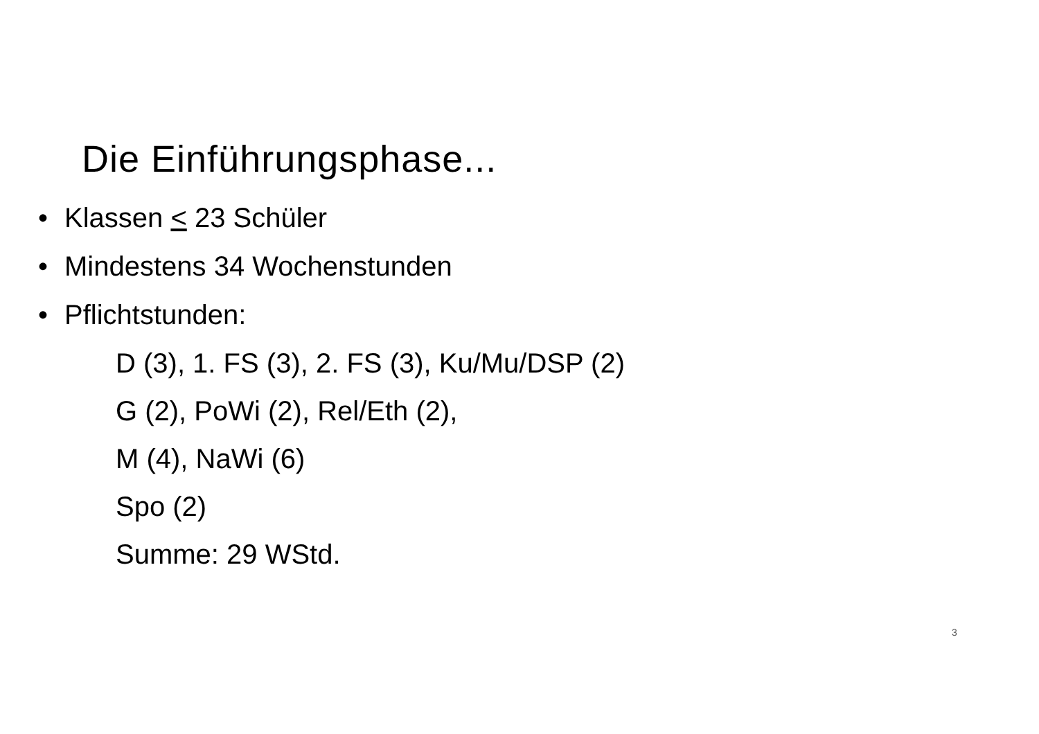Die Einführungsphase...
• Klassen < 23 Schüler
• Mindestens 34 Wochenstunden
• Pflichtstunden:
D (3), 1. FS (3), 2. FS (3), Ku/Mu/DSP (2)
G (2), PoWi (2), Rel/Eth (2),
M (4), NaWi (6)
Spo (2)
Summe: 29 WStd.
3